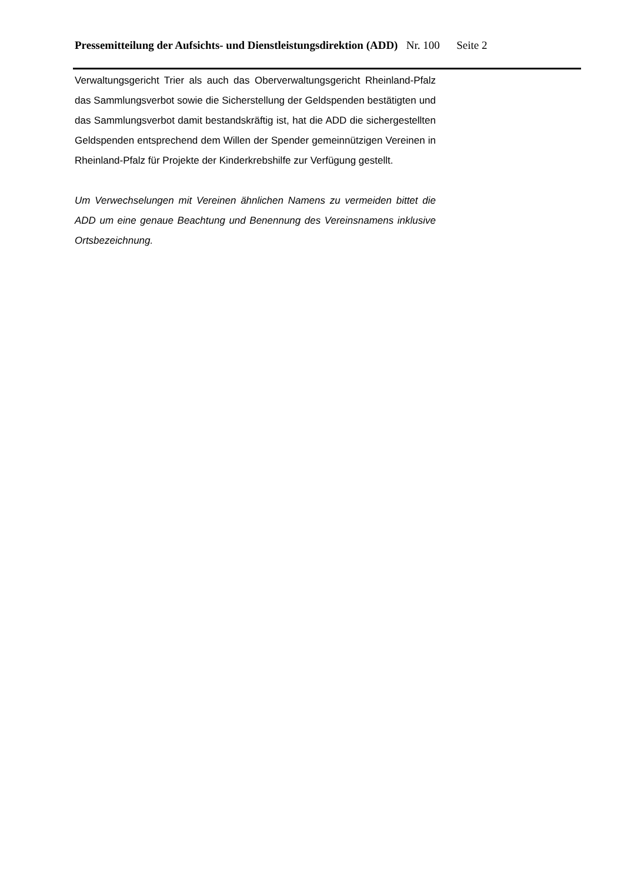Pressemitteilung der Aufsichts- und Dienstleistungsdirektion (ADD) Nr. 100 Seite 2
Verwaltungsgericht Trier als auch das Oberverwaltungsgericht Rheinland-Pfalz das Sammlungsverbot sowie die Sicherstellung der Geldspenden bestätigten und das Sammlungsverbot damit bestandskräftig ist, hat die ADD die sichergestellten Geldspenden entsprechend dem Willen der Spender gemeinnützigen Vereinen in Rheinland-Pfalz für Projekte der Kinderkrebshilfe zur Verfügung gestellt.
Um Verwechselungen mit Vereinen ähnlichen Namens zu vermeiden bittet die ADD um eine genaue Beachtung und Benennung des Vereinsnamens inklusive Ortsbezeichnung.